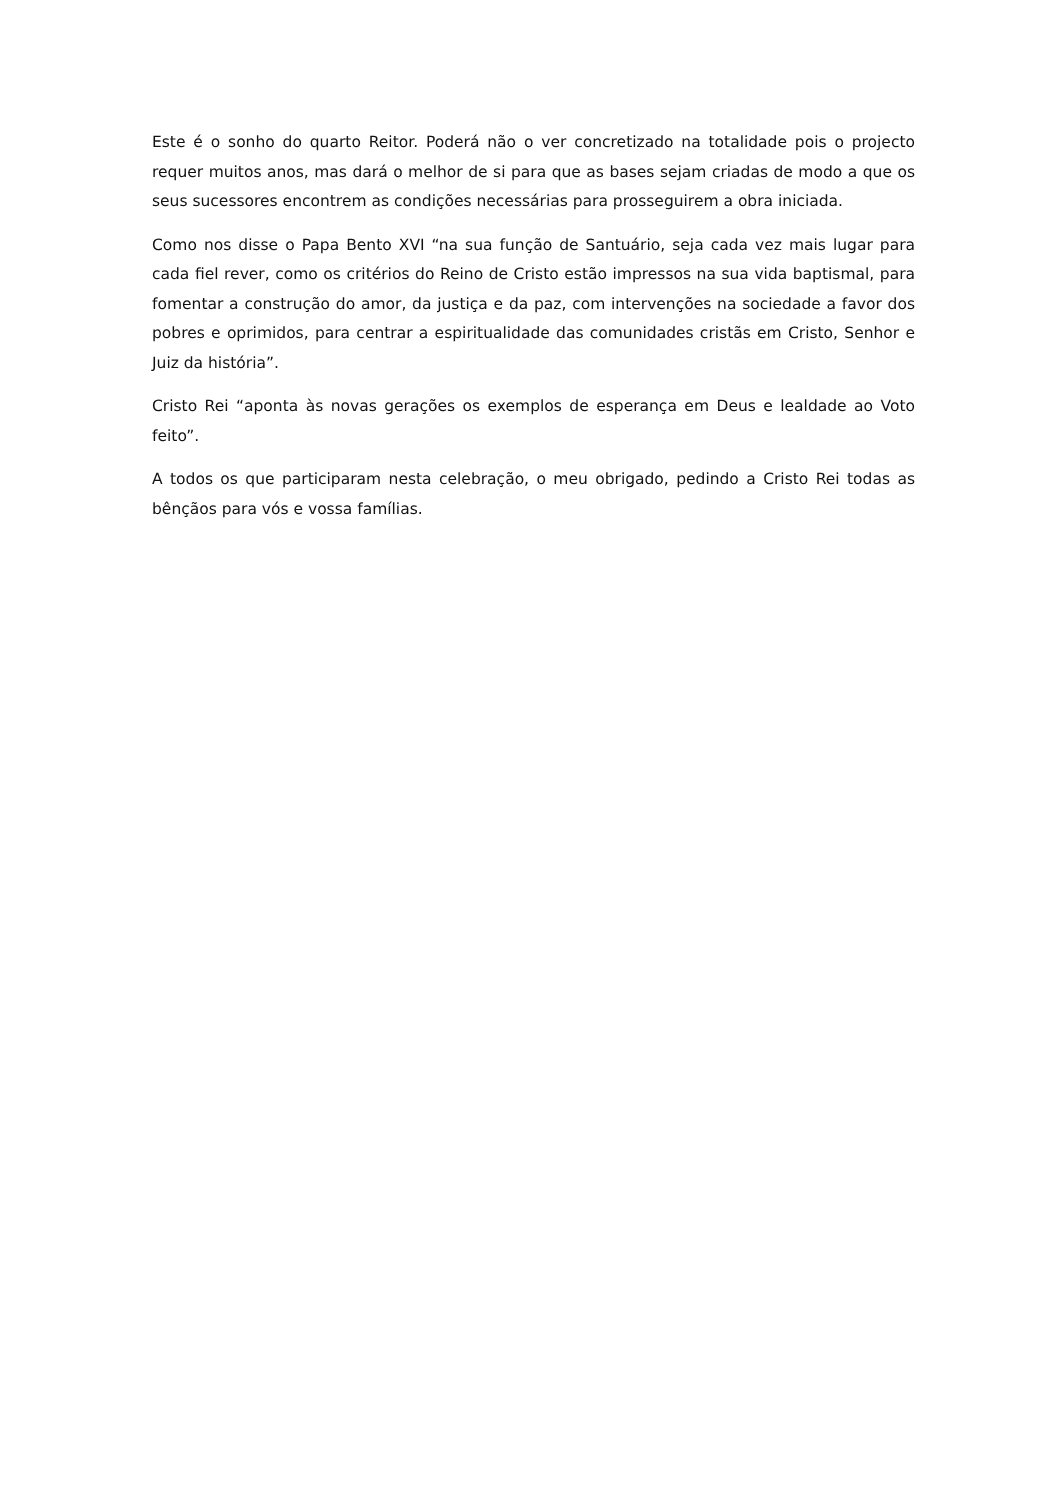Este é o sonho do quarto Reitor. Poderá não o ver concretizado na totalidade pois o projecto requer muitos anos, mas dará o melhor de si para que as bases sejam criadas de modo a que os seus sucessores encontrem as condições necessárias para prosseguirem a obra iniciada.
Como nos disse o Papa Bento XVI “na sua função de Santuário, seja cada vez mais lugar para cada fiel rever, como os critérios do Reino de Cristo estão impressos na sua vida baptismal, para fomentar a construção do amor, da justiça e da paz, com intervenções na sociedade a favor dos pobres e oprimidos, para centrar a espiritualidade das comunidades cristãs em Cristo, Senhor e Juiz da história”.
Cristo Rei “aponta às novas gerações os exemplos de esperança em Deus e lealdade ao Voto feito”.
A todos os que participaram nesta celebração, o meu obrigado, pedindo a Cristo Rei todas as bênçãos para vós e vossa famílias.